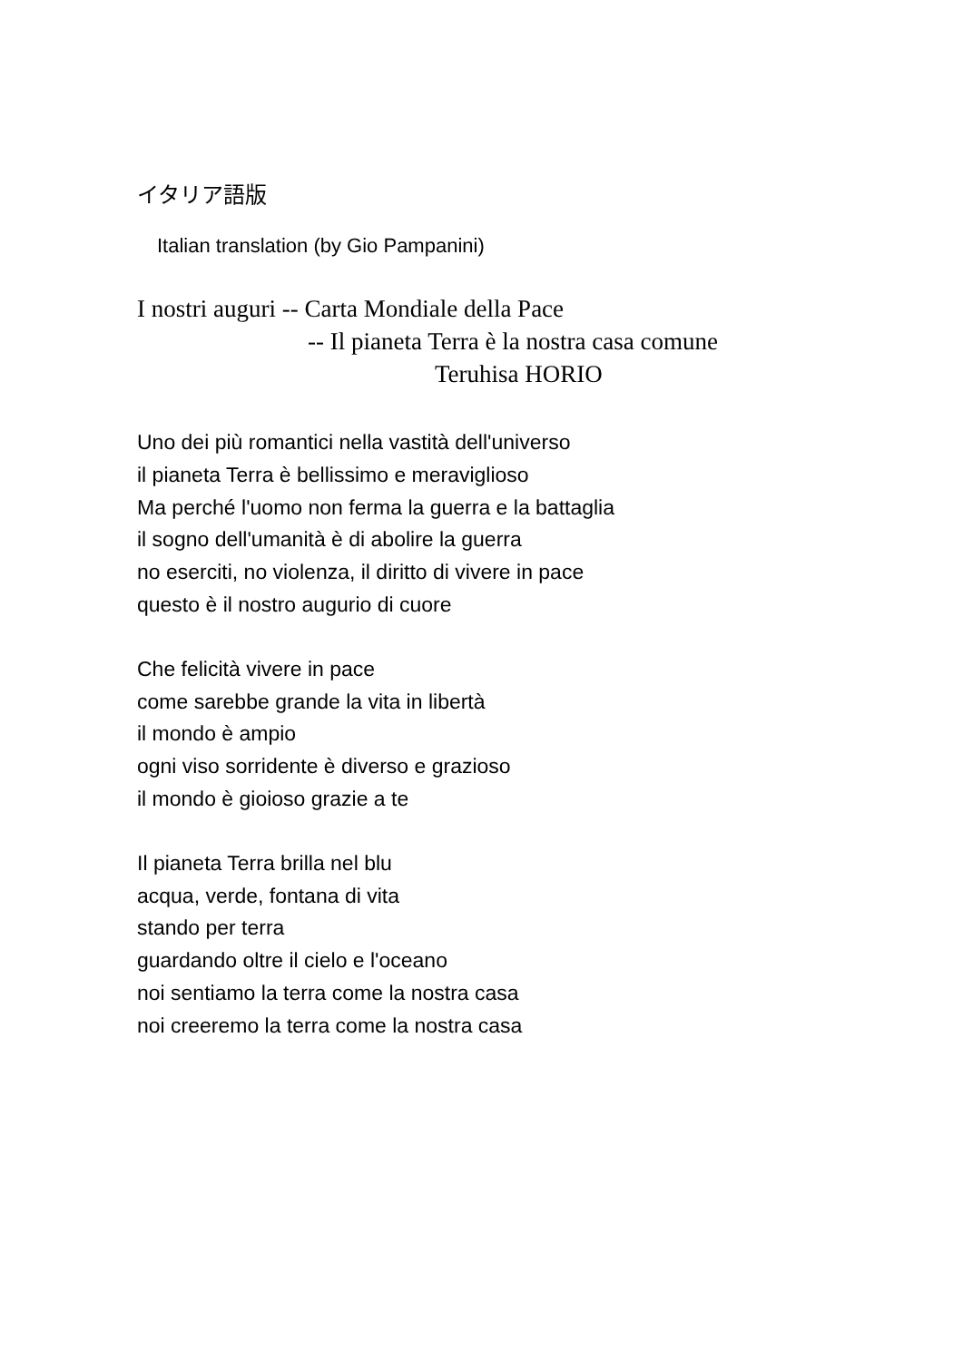イタリア語版
Italian translation (by Gio Pampanini)
I nostri auguri -- Carta Mondiale della Pace
-- Il pianeta Terra è la nostra casa comune
Teruhisa HORIO
Uno dei più romantici nella vastità dell'universo
il pianeta Terra è bellissimo e meraviglioso
Ma perché l'uomo non ferma la guerra e la battaglia
il sogno dell'umanità è di abolire la guerra
no eserciti, no violenza, il diritto di vivere in pace
questo è il nostro augurio di cuore
Che felicità vivere in pace
come sarebbe grande la vita in libertà
il mondo è ampio
ogni viso sorridente è diverso e grazioso
il mondo è gioioso grazie a te
Il pianeta Terra brilla nel blu
acqua, verde, fontana di vita
stando per terra
guardando oltre il cielo e l'oceano
noi sentiamo la terra come la nostra casa
noi creeremo la terra come la nostra casa